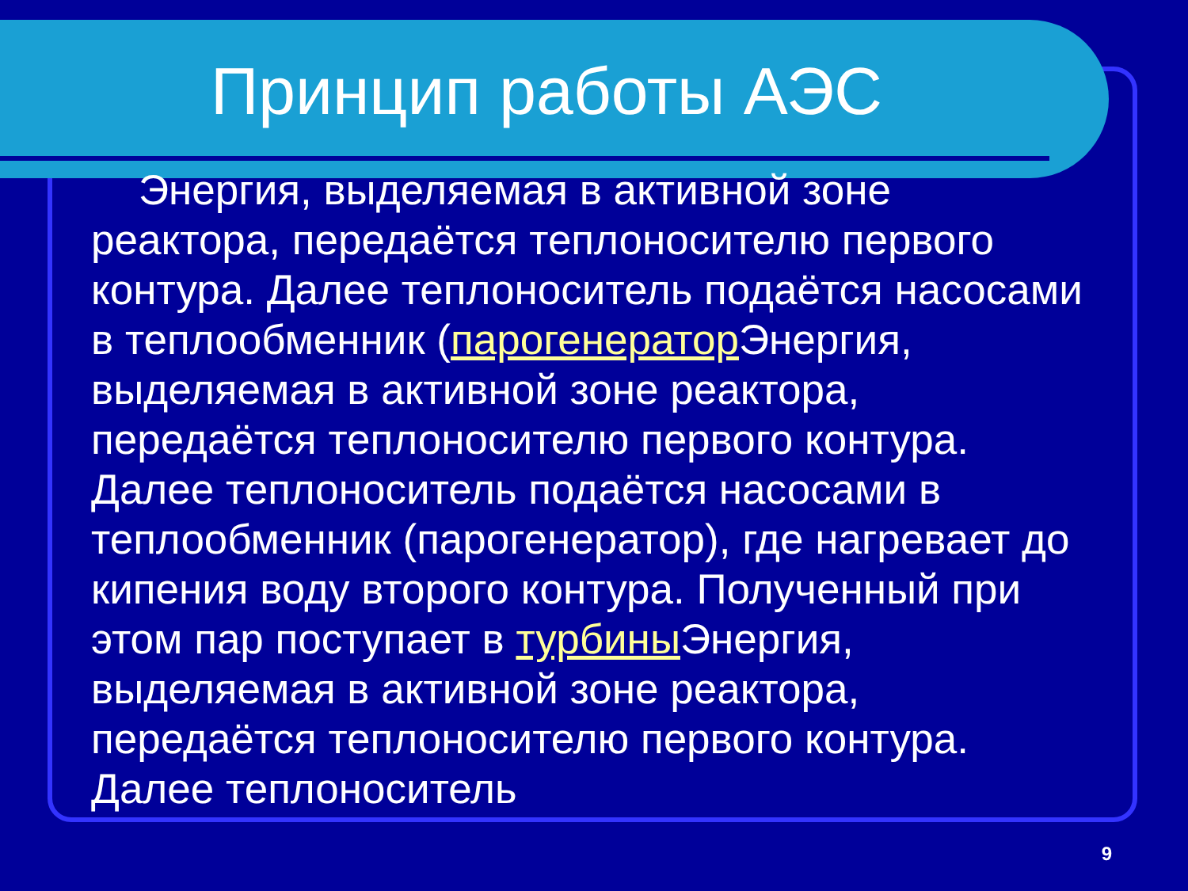Принцип работы АЭС
Энергия, выделяемая в активной зоне реактора, передаётся теплоносителю первого контура. Далее теплоноситель подаётся насосами в теплообменник (парогенератор Энергия, выделяемая в активной зоне реактора, передаётся теплоносителю первого контура. Далее теплоноситель подаётся насосами в теплообменник (парогенератор), где нагревает до кипения воду второго контура. Полученный при этом пар поступает в турбины Энергия, выделяемая в активной зоне реактора, передаётся теплоносителю первого контура. Далее теплоноситель
9